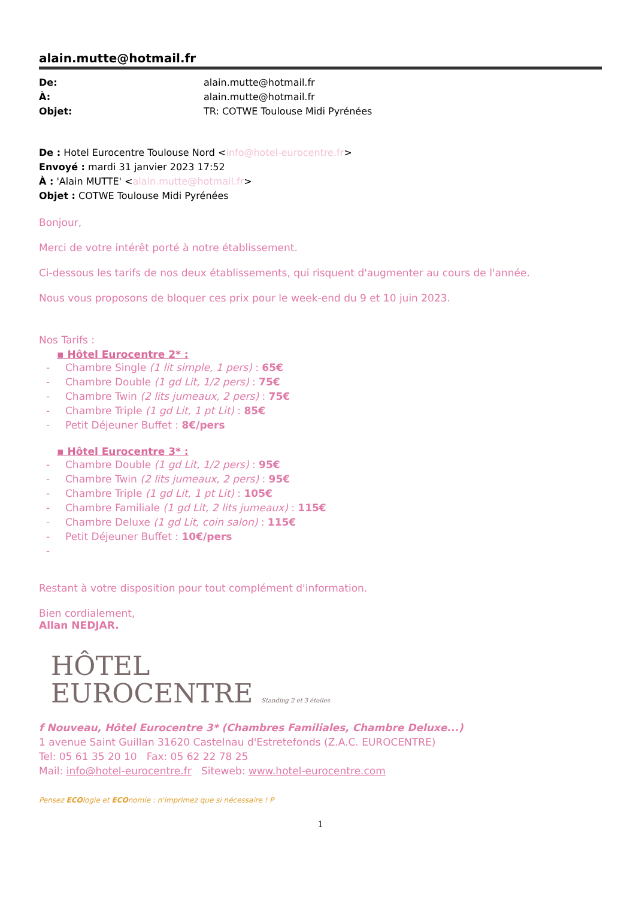alain.mutte@hotmail.fr
De: alain.mutte@hotmail.fr À: alain.mutte@hotmail.fr Objet: TR: COTWE Toulouse Midi Pyrénées
De : Hotel Eurocentre Toulouse Nord <info@hotel-eurocentre.fr>
Envoyé : mardi 31 janvier 2023 17:52
À : 'Alain MUTTE' <alain.mutte@hotmail.fr>
Objet : COTWE Toulouse Midi Pyrénées
Bonjour,
Merci de votre intérêt porté à notre établissement.
Ci-dessous les tarifs de nos deux établissements, qui risquent d'augmenter au cours de l'année.
Nous vous proposons de bloquer ces prix pour le week-end du 9 et 10 juin 2023.
Nos Tarifs :
▪ Hôtel Eurocentre 2* :
- Chambre Single (1 lit simple, 1 pers) : 65€
- Chambre Double (1 gd Lit, 1/2 pers) : 75€
- Chambre Twin (2 lits jumeaux, 2 pers) : 75€
- Chambre Triple (1 gd Lit, 1 pt Lit) : 85€
- Petit Déjeuner Buffet : 8€/pers
▪ Hôtel Eurocentre 3* :
- Chambre Double (1 gd Lit, 1/2 pers) : 95€
- Chambre Twin (2 lits jumeaux, 2 pers) : 95€
- Chambre Triple (1 gd Lit, 1 pt Lit) : 105€
- Chambre Familiale (1 gd Lit, 2 lits jumeaux) : 115€
- Chambre Deluxe (1 gd Lit, coin salon) : 115€
- Petit Déjeuner Buffet : 10€/pers
-
Restant à votre disposition pour tout complément d'information.
Bien cordialement,
Allan NEDJAR.
HÔTEL
EUROCENTRE Standing 2 et 3 étoiles
f Nouveau, Hôtel Eurocentre 3* (Chambres Familiales, Chambre Deluxe...)
1 avenue Saint Guillan 31620 Castelnau d'Estretefonds (Z.A.C. EUROCENTRE)
Tel: 05 61 35 20 10 Fax: 05 62 22 78 25
Mail: info@hotel-eurocentre.fr Siteweb: www.hotel-eurocentre.com
Pensez ECOlogie et ECOnomie : n'imprimez que si nécessaire ! P
1